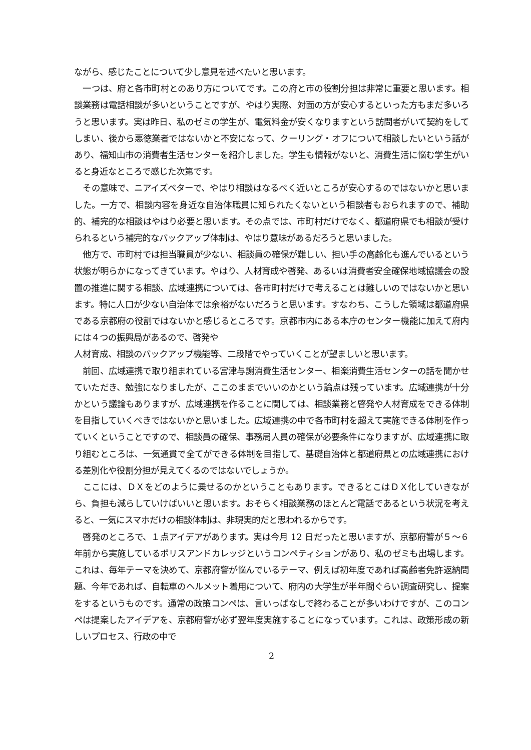ながら、感じたことについて少し意見を述べたいと思います。
　一つは、府と各市町村とのあり方についてです。この府と市の役割分担は非常に重要と思います。相談業務は電話相談が多いということですが、やはり実際、対面の方が安心するといった方もまだ多いろうと思います。実は昨日、私のゼミの学生が、電気料金が安くなりますという訪問者がいて契約をしてしまい、後から悪徳業者ではないかと不安になって、クーリング・オフについて相談したいという話があり、福知山市の消費者生活センターを紹介しました。学生も情報がないと、消費生活に悩む学生がいると身近なところで感じた次第です。
　その意味で、ニアイズベターで、やはり相談はなるべく近いところが安心するのではないかと思いました。一方で、相談内容を身近な自治体職員に知られたくないという相談者もおられますので、補助的、補完的な相談はやはり必要と思います。その点では、市町村だけでなく、都道府県でも相談が受けられるという補完的なバックアップ体制は、やはり意味があるだろうと思いました。
　他方で、市町村では担当職員が少ない、相談員の確保が難しい、担い手の高齢化も進んでいるという状態が明らかになってきています。やはり、人材育成や啓発、あるいは消費者安全確保地域協議会の設置の推進に関する相談、広域連携については、各市町村だけで考えることは難しいのではないかと思います。特に人口が少ない自治体では余裕がないだろうと思います。すなわち、こうした領域は都道府県である京都府の役割ではないかと感じるところです。京都市内にある本庁のセンター機能に加えて府内には４つの振興局があるので、啓発や
人材育成、相談のバックアップ機能等、二段階でやっていくことが望ましいと思います。
　前回、広域連携で取り組まれている宮津与謝消費生活センター、相楽消費生活センターの話を聞かせていただき、勉強になりましたが、ここのままでいいのかという論点は残っています。広域連携が十分かという議論もありますが、広域連携を作ることに関しては、相談業務と啓発や人材育成をできる体制を目指していくべきではないかと思いました。広域連携の中で各市町村を超えて実施できる体制を作っていくということですので、相談員の確保、事務局人員の確保が必要条件になりますが、広域連携に取り組むところは、一気通貫で全てができる体制を目指して、基礎自治体と都道府県との広域連携における差別化や役割分担が見えてくるのではないでしょうか。
　ここには、ＤＸをどのように乗せるのかということもあります。できるとこはＤＸ化していきながら、負担も減らしていけばいいと思います。おそらく相談業務のほとんど電話であるという状況を考えると、一気にスマホだけの相談体制は、非現実的だと思われるからです。
　啓発のところで、１点アイデアがあります。実は今月 12 日だったと思いますが、京都府警が５～６年前から実施しているポリスアンドカレッジというコンペティションがあり、私のゼミも出場します。これは、毎年テーマを決めて、京都府警が悩んでいるテーマ、例えば初年度であれば高齢者免許返納問題、今年であれば、自転車のヘルメット着用について、府内の大学生が半年間ぐらい調査研究し、提案をするというものです。通常の政策コンペは、言いっぱなしで終わることが多いわけですが、このコンペは提案したアイデアを、京都府警が必ず翌年度実施することになっています。これは、政策形成の新しいプロセス、行政の中で
2